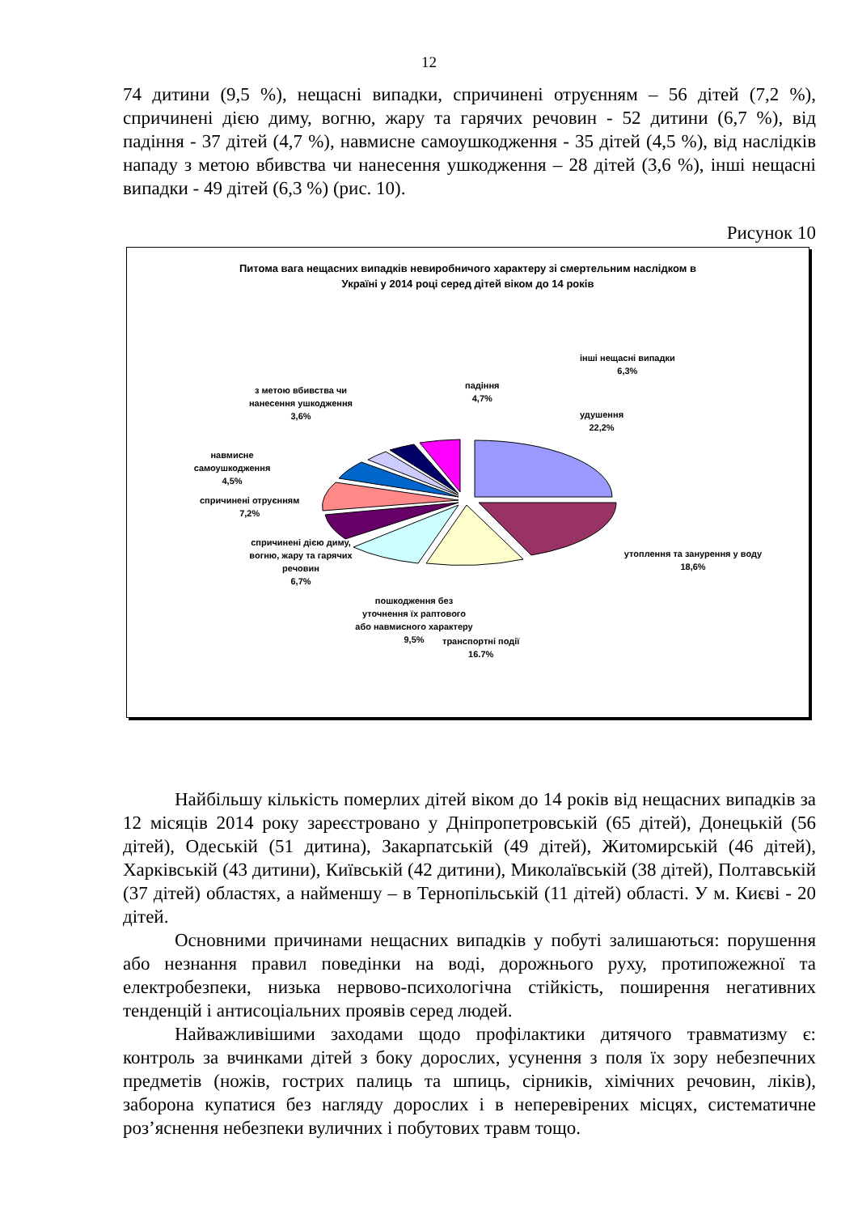12
74 дитини (9,5 %), нещасні випадки, спричинені отруєнням – 56 дітей (7,2 %), спричинені дією диму, вогню, жару та гарячих речовин - 52 дитини (6,7 %), від падіння - 37 дітей (4,7 %), навмисне самоушкодження - 35 дітей (4,5 %), від наслідків нападу з метою вбивства чи нанесення ушкодження – 28 дітей (3,6 %), інші нещасні випадки - 49 дітей (6,3 %) (рис. 10).
Рисунок 10
Питома вага нещасних випадків невиробничого характеру зі смертельним наслідком в
Україні у 2014 році серед дітей віком до 14 років
удушення
22,2%
утоплення та занурення у воду
18,6%
транспортні події
16.7%
пошкодження без уточнення їх раптового або навмисного характеру
9,5%
спричинені дією диму, вогню, жару та гарячих речовин
6,7%
спричинені отруєнням
7,2%
навмисне самоушкодження
4,5%
з метою вбивства чи нанесення ушкодження
3,6%
падіння
4,7%
інші нещасні випадки
6,3%
Найбільшу кількість померлих дітей віком до 14 років від нещасних випадків за 12 місяців 2014 року зареєстровано у Дніпропетровській (65 дітей), Донецькій (56 дітей), Одеській (51 дитина), Закарпатській (49 дітей), Житомирській (46 дітей), Харківській (43 дитини), Київській (42 дитини), Миколаївській (38 дітей), Полтавській (37 дітей) областях, а найменшу – в Тернопільській (11 дітей) області. У м. Києві - 20 дітей.
Основними причинами нещасних випадків у побуті залишаються: порушення або незнання правил поведінки на воді, дорожнього руху, протипожежної та електробезпеки, низька нервово-психологічна стійкість, поширення негативних тенденцій і антисоціальних проявів серед людей.
Найважливішими заходами щодо профілактики дитячого травматизму є: контроль за вчинками дітей з боку дорослих, усунення з поля їх зору небезпечних предметів (ножів, гострих палиць та шпиць, сірників, хімічних речовин, ліків), заборона купатися без нагляду дорослих і в неперевірених місцях, систематичне роз’яснення небезпеки вуличних і побутових травм тощо.